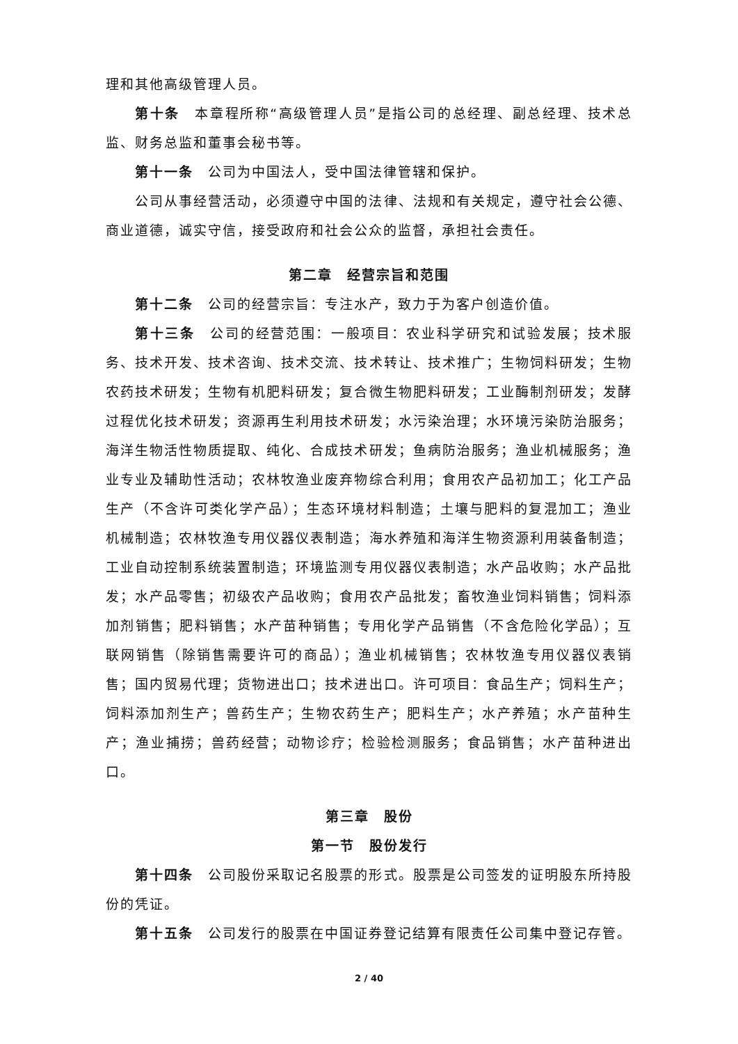理和其他高级管理人员。
第十条　本章程所称“高级管理人员”是指公司的总经理、副总经理、技术总监、财务总监和董事会秘书等。
第十一条　公司为中国法人，受中国法律管辖和保护。
公司从事经营活动，必须遵守中国的法律、法规和有关规定，遵守社会公德、商业道德，诚实守信，接受政府和社会公众的监督，承担社会责任。
第二章　经营宗旨和范围
第十二条　公司的经营宗旨：专注水产，致力于为客户创造价值。
第十三条　公司的经营范围：一般项目：农业科学研究和试验发展；技术服务、技术开发、技术咨询、技术交流、技术转让、技术推广；生物饲料研发；生物农药技术研发；生物有机肥料研发；复合微生物肥料研发；工业酶制剂研发；发酵过程优化技术研发；资源再生利用技术研发；水污染治理；水环境污染防治服务；海洋生物活性物质提取、纯化、合成技术研发；鱼病防治服务；渔业机械服务；渔业专业及辅助性活动；农林牧渔业废弃物综合利用；食用农产品初加工；化工产品生产（不含许可类化学产品）；生态环境材料制造；土壤与肥料的复混加工；渔业机械制造；农林牧渔专用仪器仪表制造；海水养殖和海洋生物资源利用装备制造；工业自动控制系统装置制造；环境监测专用仪器仪表制造；水产品收购；水产品批发；水产品零售；初级农产品收购；食用农产品批发；畜牧渔业饲料销售；饲料添加剂销售；肥料销售；水产苗种销售；专用化学产品销售（不含危险化学品）；互联网销售（除销售需要许可的商品）；渔业机械销售；农林牧渔专用仪器仪表销售；国内贸易代理；货物进出口；技术进出口。许可项目：食品生产；饲料生产；饲料添加剂生产；兽药生产；生物农药生产；肥料生产；水产养殖；水产苗种生产；渔业捕捞；兽药经营；动物诊疗；检验检测服务；食品销售；水产苗种进出口。
第三章　股份
第一节　股份发行
第十四条　公司股份采取记名股票的形式。股票是公司签发的证明股东所持股份的凭证。
第十五条　公司发行的股票在中国证券登记结算有限责任公司集中登记存管。
2 / 40